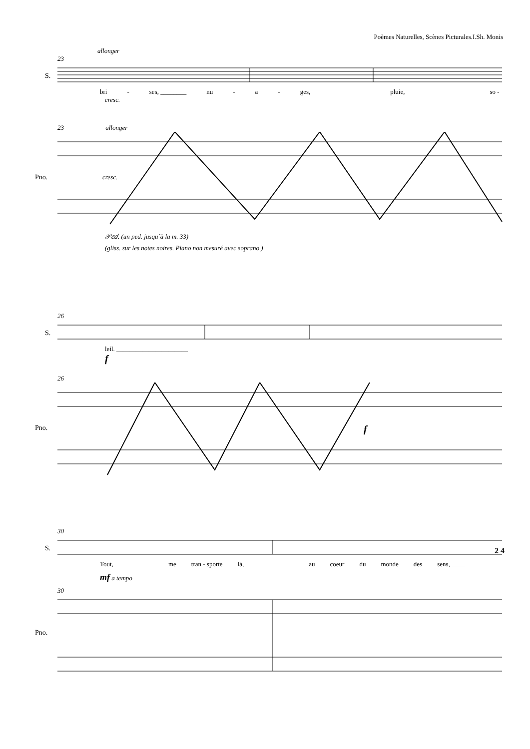Poèmes Naturelles, Scènes Picturales.I.Sh. Monis
allonger
23
S.
bri - ses, ________ nu - a - ges, pluie, so -
cresc.
23 allonger
Pno.
cresc.
𝒫𝑒𝑑. (un ped. jusqu´à la m. 33)
(gliss. sur les notes noires. Piano non mesuré avec soprano )
26
S.
leil. ______________________
f
26
Pno.
f
30
S.
2 4
Tout, me tran - sporte là, au coeur du monde des sens, ____
mf a tempo
30
Pno.